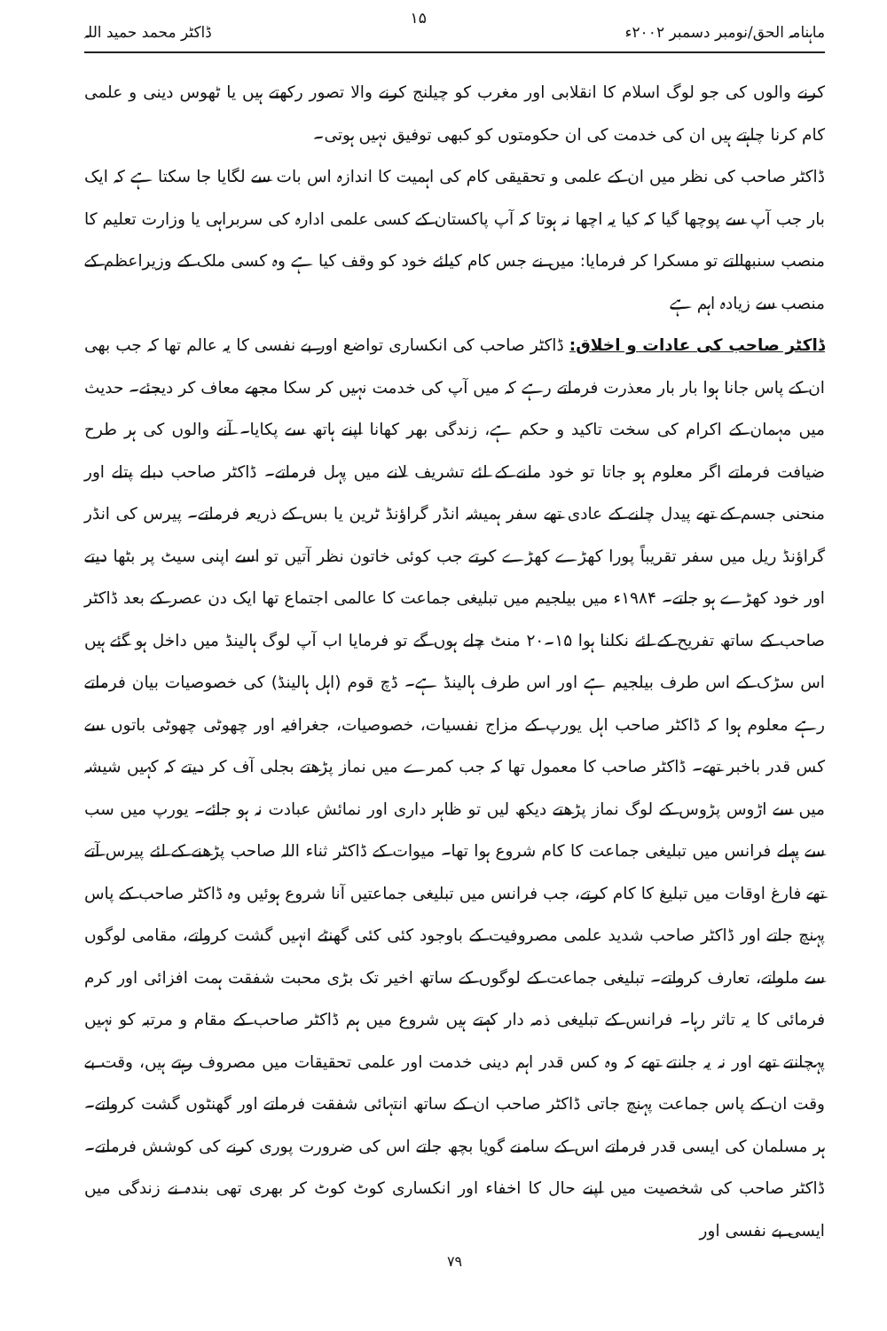ماہنامہ الحق/نومبر دسمبر ۲۰۰۲ء ۱۵ ڈاکٹر محمد حمید اللہ
کرنے والوں کی جو لوگ اسلام کا انقلابی اور مغرب کو چیلنج کرنے والا تصور رکھتے ہیں یا ٹھوس دینی و علمی کام کرنا چاہتے ہیں ان کی خدمت کی ان حکومتوں کو کبھی توفیق نہیں ہوتی۔
ڈاکٹر صاحب کی نظر میں ان کے علمی و تحقیقی کام کی اہمیت کا اندازہ اس بات سے لگایا جا سکتا ہے کہ ایک بار جب آپ سے پوچھا گیا کہ کیا یہ اچھا نہ ہوتا کہ آپ پاکستان کے کسی علمی ادارہ کی سربراہی یا وزارت تعلیم کا منصب سنبھالتے تو مسکرا کر فرمایا: میں نے جس کام کیلئے خود کو وقف کیا ہے وہ کسی ملک کے وزیراعظم کے منصب سے زیادہ اہم ہے
ڈاکٹر صاحب کی عادات و اخلاق: ڈاکٹر صاحب کی انکساری تواضع اور بے نفسی کا یہ عالم تھا کہ جب بھی ان کے پاس جانا ہوا بار بار معذرت فرماتے رہے کہ میں آپ کی خدمت نہیں کر سکا مجھے معاف کر دیجئے۔ حدیث میں مہمان کے اکرام کی سخت تاکید و حکم ہے، زندگی بھر کھانا اپنے ہاتھ سے پکایا۔ آنے والوں کی ہر طرح ضیافت فرماتے اگر معلوم ہو جاتا تو خود ملنے کے لئے تشریف لانے میں پہل فرماتے۔ ڈاکٹر صاحب دبلے پتلے اور منحنی جسم کے تھے پیدل چلنے کے عادی تھے سفر ہمیشہ انڈر گراؤنڈ ٹرین یا بس کے ذریعہ فرماتے۔ پیرس کی انڈر گراؤنڈ ریل میں سفر تقریباً پورا کھڑے کھڑے کرتے جب کوئی خاتون نظر آتیں تو اسے اپنی سیٹ پر بٹھا دیتے اور خود کھڑے ہو جاتے۔ ۱۹۸۴ء میں بیلجیم میں تبلیغی جماعت کا عالمی اجتماع تھا ایک دن عصر کے بعد ڈاکٹر صاحب کے ساتھ تفریح کے لئے نکلنا ہوا ۱۵۔۲۰ منٹ چلے ہوں گے تو فرمایا اب آپ لوگ ہالینڈ میں داخل ہو گئے ہیں اس سڑک کے اس طرف بیلجیم ہے اور اس طرف ہالینڈ ہے۔ ڈچ قوم (اہل ہالینڈ) کی خصوصیات بیان فرماتے رہے معلوم ہوا کہ ڈاکٹر صاحب اہل یورپ کے مزاج نفسیات، خصوصیات، جغرافیہ اور چھوٹی چھوٹی باتوں سے کس قدر باخبر تھے۔ ڈاکٹر صاحب کا معمول تھا کہ جب کمرے میں نماز پڑھتے بجلی آف کر دیتے کہ کہیں شیشہ میں سے اڑوس پڑوس کے لوگ نماز پڑھتے دیکھ لیں تو ظاہر داری اور نمائش عبادت نہ ہو جائے۔ یورپ میں سب سے پہلے فرانس میں تبلیغی جماعت کا کام شروع ہوا تھا۔ میوات کے ڈاکٹر ثناء اللہ صاحب پڑھنے کے لئے پیرس آتے تھے فارغ اوقات میں تبلیغ کا کام کرتے، جب فرانس میں تبلیغی جماعتیں آنا شروع ہوئیں وہ ڈاکٹر صاحب کے پاس پہنچ جاتے اور ڈاکٹر صاحب شدید علمی مصروفیت کے باوجود کئی کئی گھنٹے انہیں گشت کرواتے، مقامی لوگوں سے ملواتے، تعارف کرواتے۔ تبلیغی جماعت کے لوگوں کے ساتھ اخیر تک بڑی محبت شفقت ہمت افزائی اور کرم فرمائی کا یہ تاثر رہا۔ فرانس کے تبلیغی ذمہ دار کہتے ہیں شروع میں ہم ڈاکٹر صاحب کے مقام و مرتبہ کو نہیں پہچانتے تھے اور نہ یہ جانتے تھے کہ وہ کس قدر اہم دینی خدمت اور علمی تحقیقات میں مصروف رہتے ہیں، وقت بے وقت ان کے پاس جماعت پہنچ جاتی ڈاکٹر صاحب ان کے ساتھ انتہائی شفقت فرماتے اور گھنٹوں گشت کرواتے۔ ہر مسلمان کی ایسی قدر فرماتے اس کے سامنے گویا بچھ جاتے اس کی ضرورت پوری کرنے کی کوشش فرماتے۔ ڈاکٹر صاحب کی شخصیت میں اپنے حال کا اخفاء اور انکساری کوٹ کوٹ کر بھری تھی بندہ نے زندگی میں ایسی بے نفسی اور
۷۹